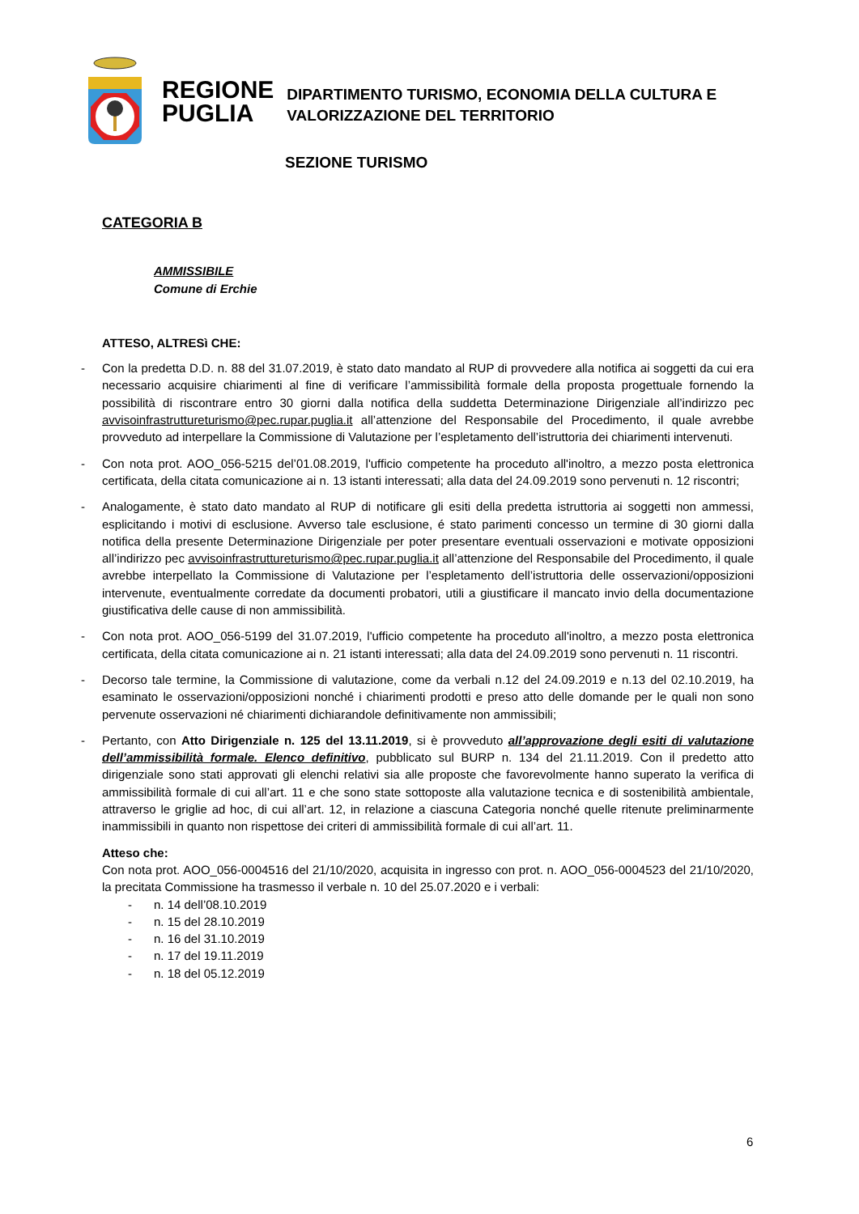REGIONE
PUGLIA
DIPARTIMENTO TURISMO, ECONOMIA DELLA CULTURA E
VALORIZZAZIONE DEL TERRITORIO
SEZIONE TURISMO
CATEGORIA B
AMMISSIBILE
Comune di Erchie
ATTESO, ALTRESì CHE:
- Con la predetta D.D. n. 88 del 31.07.2019, è stato dato mandato al RUP di provvedere alla notifica ai soggetti da cui era necessario acquisire chiarimenti al fine di verificare l’ammissibilità formale della proposta progettuale fornendo la possibilità di riscontrare entro 30 giorni dalla notifica della suddetta Determinazione Dirigenziale all’indirizzo pec avvisoinfrastruttureturismo@pec.rupar.puglia.it all’attenzione del Responsabile del Procedimento, il quale avrebbe provveduto ad interpellare la Commissione di Valutazione per l’espletamento dell’istruttoria dei chiarimenti intervenuti.
- Con nota prot. AOO_056-5215 del’01.08.2019, l'ufficio competente ha proceduto all'inoltro, a mezzo posta elettronica certificata, della citata comunicazione ai n. 13 istanti interessati; alla data del 24.09.2019 sono pervenuti n. 12 riscontri;
- Analogamente, è stato dato mandato al RUP di notificare gli esiti della predetta istruttoria ai soggetti non ammessi, esplicitando i motivi di esclusione. Avverso tale esclusione, é stato parimenti concesso un termine di 30 giorni dalla notifica della presente Determinazione Dirigenziale per poter presentare eventuali osservazioni e motivate opposizioni all’indirizzo pec avvisoinfrastruttureturismo@pec.rupar.puglia.it all’attenzione del Responsabile del Procedimento, il quale avrebbe interpellato la Commissione di Valutazione per l’espletamento dell’istruttoria delle osservazioni/opposizioni intervenute, eventualmente corredate da documenti probatori, utili a giustificare il mancato invio della documentazione giustificativa delle cause di non ammissibilità.
- Con nota prot. AOO_056-5199 del 31.07.2019, l'ufficio competente ha proceduto all'inoltro, a mezzo posta elettronica certificata, della citata comunicazione ai n. 21 istanti interessati; alla data del 24.09.2019 sono pervenuti n. 11 riscontri.
- Decorso tale termine, la Commissione di valutazione, come da verbali n.12 del 24.09.2019 e n.13 del 02.10.2019, ha esaminato le osservazioni/opposizioni nonché i chiarimenti prodotti e preso atto delle domande per le quali non sono pervenute osservazioni né chiarimenti dichiarandole definitivamente non ammissibili;
- Pertanto, con Atto Dirigenziale n. 125 del 13.11.2019, si è provveduto all’approvazione degli esiti di valutazione dell’ammissibilità formale. Elenco definitivo, pubblicato sul BURP n. 134 del 21.11.2019. Con il predetto atto dirigenziale sono stati approvati gli elenchi relativi sia alle proposte che favorevolmente hanno superato la verifica di ammissibilità formale di cui all’art. 11 e che sono state sottoposte alla valutazione tecnica e di sostenibilità ambientale, attraverso le griglie ad hoc, di cui all’art. 12, in relazione a ciascuna Categoria nonché quelle ritenute preliminarmente inammissibili in quanto non rispettose dei criteri di ammissibilità formale di cui all’art. 11.
Atteso che:
Con nota prot. AOO_056-0004516 del 21/10/2020, acquisita in ingresso con prot. n. AOO_056-0004523 del 21/10/2020, la precitata Commissione ha trasmesso il verbale n. 10 del 25.07.2020 e i verbali:
- n. 14 dell’08.10.2019
- n. 15 del 28.10.2019
- n. 16 del 31.10.2019
- n. 17 del 19.11.2019
- n. 18 del 05.12.2019
6